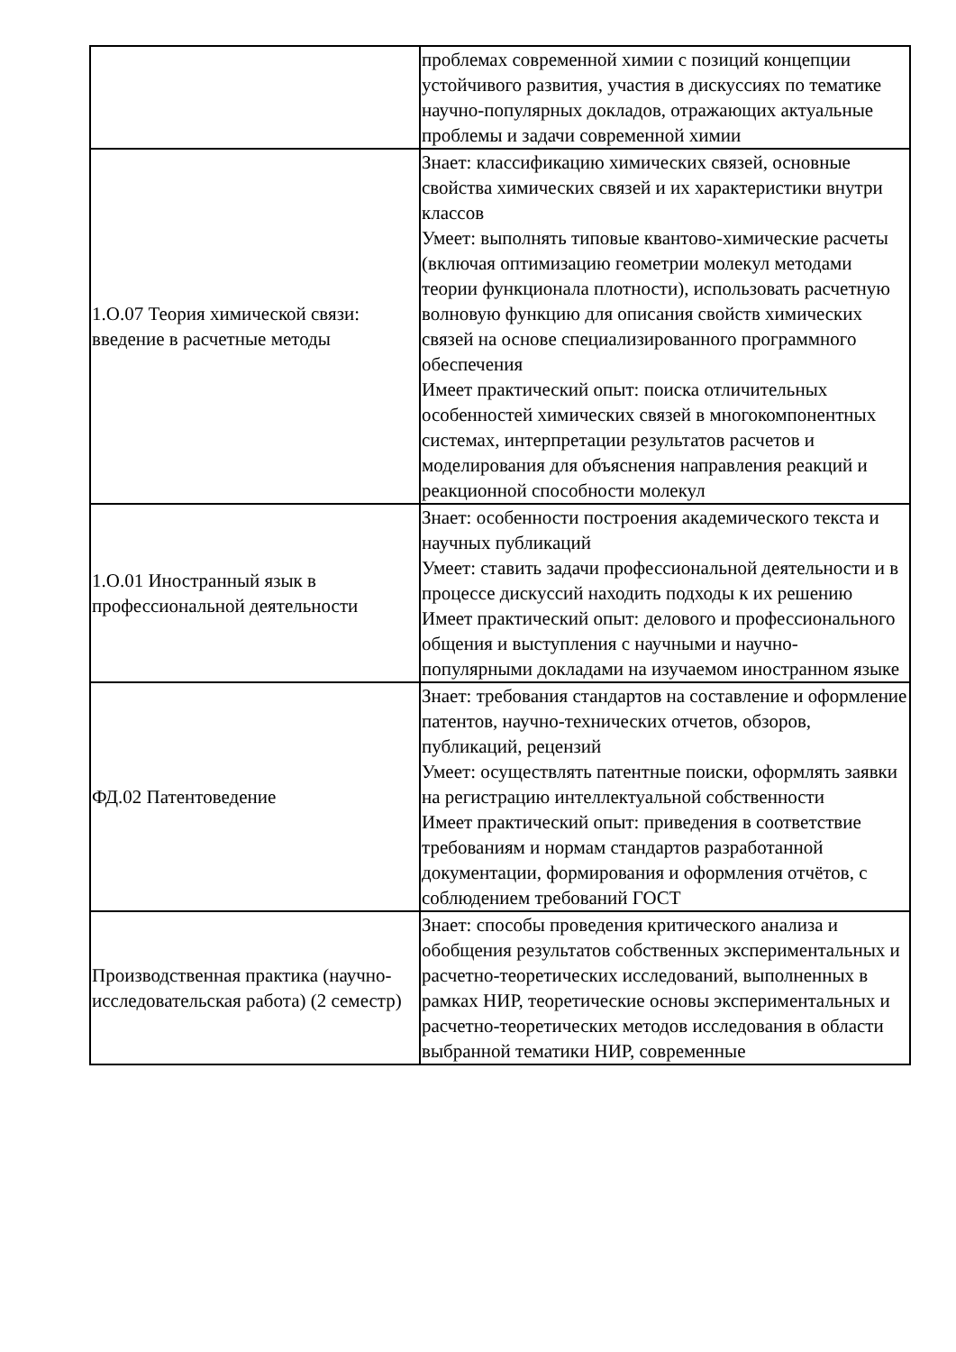| | проблемах современной химии с позиций концепции устойчивого развития, участия в дискуссиях по тематике научно-популярных докладов, отражающих актуальные проблемы и задачи современной химии |
| 1.О.07 Теория химической связи: введение в расчетные методы | Знает: классификацию химических связей, основные свойства химических связей и их характеристики внутри классов Умеет: выполнять типовые квантово-химические расчеты (включая оптимизацию геометрии молекул методами теории функционала плотности), использовать расчетную волновую функцию для описания свойств химических связей на основе специализированного программного обеспечения Имеет практический опыт: поиска отличительных особенностей химических связей в многокомпонентных системах, интерпретации результатов расчетов и моделирования для объяснения направления реакций и реакционной способности молекул |
| 1.О.01 Иностранный язык в профессиональной деятельности | Знает: особенности построения академического текста и научных публикаций Умеет: ставить задачи профессиональной деятельности и в процессе дискуссий находить подходы к их решению Имеет практический опыт: делового и профессионального общения и выступления с научными и научно-популярными докладами на изучаемом иностранном языке |
| ФД.02 Патентоведение | Знает: требования стандартов на составление и оформление патентов, научно-технических отчетов, обзоров, публикаций, рецензий Умеет: осуществлять патентные поиски, оформлять заявки на регистрацию интеллектуальной собственности Имеет практический опыт: приведения в соответствие требованиям и нормам стандартов разработанной документации, формирования и оформления отчётов, с соблюдением требований ГОСТ |
| Производственная практика (научно-исследовательская работа) (2 семестр) | Знает: способы проведения критического анализа и обобщения результатов собственных экспериментальных и расчетно-теоретических исследований, выполненных в рамках НИР, теоретические основы экспериментальных и расчетно-теоретических методов исследования в области выбранной тематики НИР, современные |